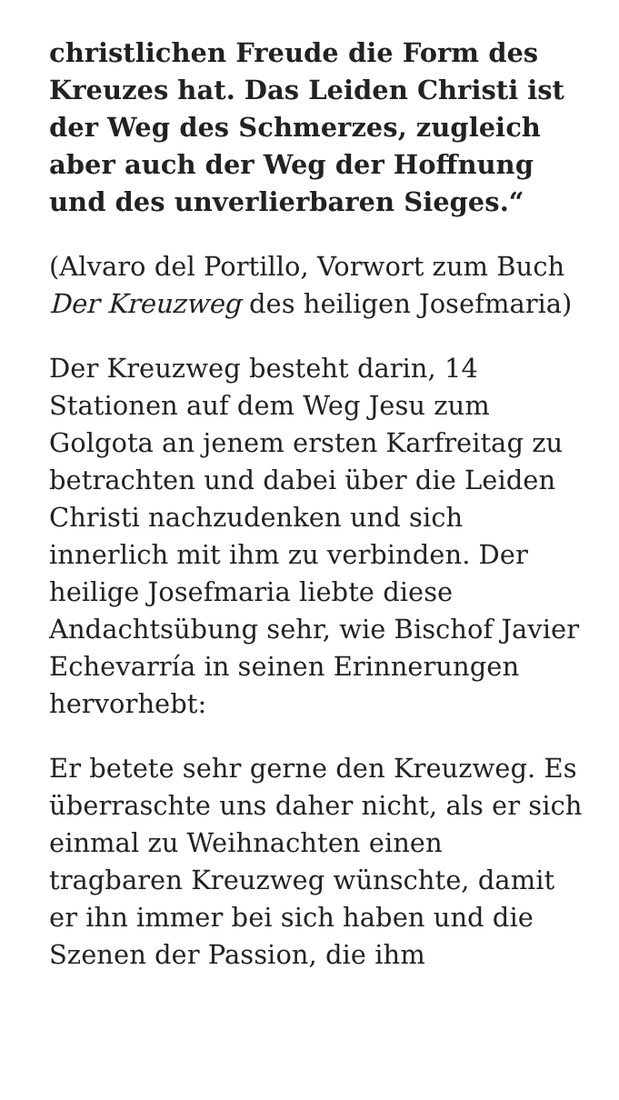christlichen Freude die Form des Kreuzes hat. Das Leiden Christi ist der Weg des Schmerzes, zugleich aber auch der Weg der Hoffnung und des unverlierbaren Sieges.“
(Alvaro del Portillo, Vorwort zum Buch Der Kreuzweg des heiligen Josefmaria)
Der Kreuzweg besteht darin, 14 Stationen auf dem Weg Jesu zum Golgota an jenem ersten Karfreitag zu betrachten und dabei über die Leiden Christi nachzudenken und sich innerlich mit ihm zu verbinden. Der heilige Josefmaria liebte diese Andachtsübung sehr, wie Bischof Javier Echevarría in seinen Erinnerungen hervorhebt:
Er betete sehr gerne den Kreuzweg. Es überraschte uns daher nicht, als er sich einmal zu Weihnachten einen tragbaren Kreuzweg wünschte, damit er ihn immer bei sich haben und die Szenen der Passion, die ihm